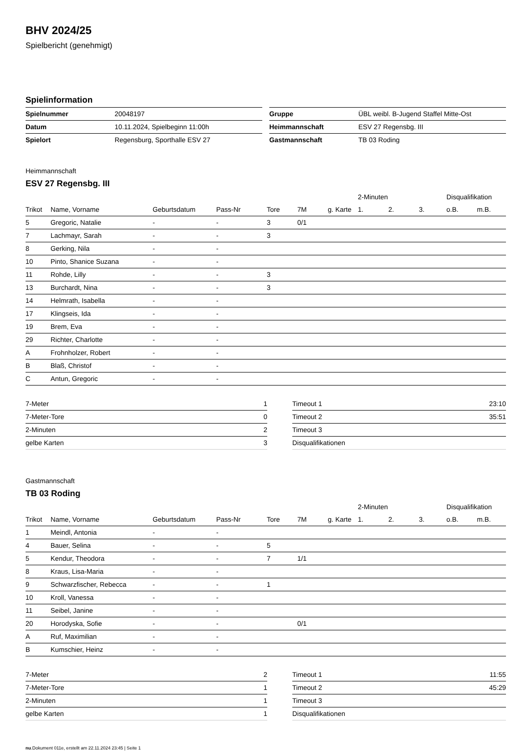BHV 2024/25
Spielbericht (genehmigt)
Spielinformation
| Spielnummer | 20048197 |
| Datum | 10.11.2024, Spielbeginn 11:00h |
| Spielort | Regensburg, Sporthalle ESV 27 |
| Gruppe | ÜBL weibl. B-Jugend Staffel Mitte-Ost |
| Heimmannschaft | ESV 27 Regensbg. III |
| Gastmannschaft | TB 03 Roding |
Heimmannschaft
ESV 27 Regensbg. III
| | | | | | | | 2-Minuten | | | Disqualifikation | |
| --- | --- | --- | --- | --- | --- | --- | --- | --- | --- | --- | --- |
| Trikot | Name, Vorname | Geburtsdatum | Pass-Nr | Tore | 7M | g. Karte | 1. | 2. | 3. | o.B. | m.B. |
| 5 | Gregoric, Natalie | - | - | 3 | 0/1 | | | | | | |
| 7 | Lachmayr, Sarah | - | - | 3 | | | | | | | |
| 8 | Gerking, Nila | - | - | | | | | | | | |
| 10 | Pinto, Shanice Suzana | - | - | | | | | | | | |
| 11 | Rohde, Lilly | - | - | 3 | | | | | | | |
| 13 | Burchardt, Nina | - | - | 3 | | | | | | | |
| 14 | Helmrath, Isabella | - | - | | | | | | | | |
| 17 | Klingseis, Ida | - | - | | | | | | | | |
| 19 | Brem, Eva | - | - | | | | | | | | |
| 29 | Richter, Charlotte | - | - | | | | | | | | |
| A | Frohnholzer, Robert | - | - | | | | | | | | |
| B | Blaß, Christof | - | - | | | | | | | | |
| C | Antun, Gregoric | - | - | | | | | | | | |
| 7-Meter | 1 |
| 7-Meter-Tore | 0 |
| 2-Minuten | 2 |
| gelbe Karten | 3 |
| Timeout 1 | 23:10 |
| Timeout 2 | 35:51 |
| Timeout 3 | |
| Disqualifikationen | |
Gastmannschaft
TB 03 Roding
| | | | | | | | 2-Minuten | | | Disqualifikation | |
| --- | --- | --- | --- | --- | --- | --- | --- | --- | --- | --- | --- |
| Trikot | Name, Vorname | Geburtsdatum | Pass-Nr | Tore | 7M | g. Karte | 1. | 2. | 3. | o.B. | m.B. |
| 1 | Meindl, Antonia | - | - | | | | | | | | |
| 4 | Bauer, Selina | - | - | 5 | | | | | | | |
| 5 | Kendur, Theodora | - | - | 7 | 1/1 | | | | | | |
| 8 | Kraus, Lisa-Maria | - | - | | | | | | | | |
| 9 | Schwarzfischer, Rebecca | - | - | 1 | | | | | | | |
| 10 | Kroll, Vanessa | - | - | | | | | | | | |
| 11 | Seibel, Janine | - | - | | | | | | | | |
| 20 | Horodyska, Sofie | - | - | | 0/1 | | | | | | |
| A | Ruf, Maximilian | - | - | | | | | | | | |
| B | Kumschier, Heinz | - | - | | | | | | | | |
| 7-Meter | 2 |
| 7-Meter-Tore | 1 |
| 2-Minuten | 1 |
| gelbe Karten | 1 |
| Timeout 1 | 11:55 |
| Timeout 2 | 45:29 |
| Timeout 3 | |
| Disqualifikationen | |
nu.Dokument 011e, erstellt am 22.11.2024 23:45 | Seite 1